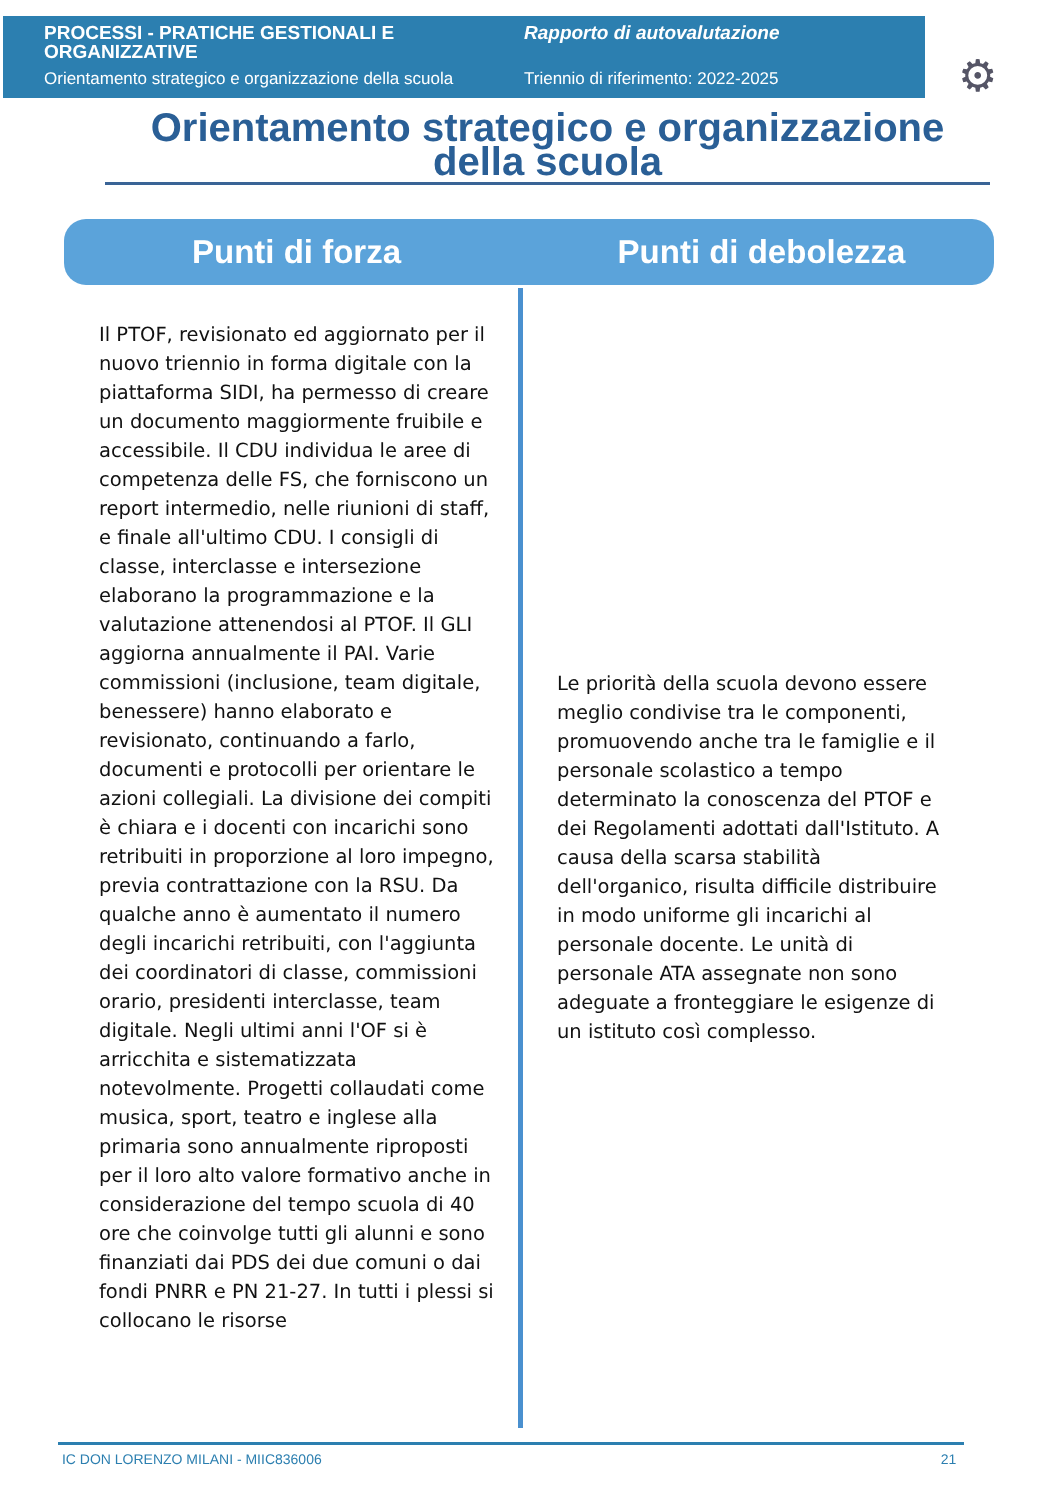PROCESSI - PRATICHE GESTIONALI E ORGANIZZATIVE
Orientamento strategico e organizzazione della scuola
Rapporto di autovalutazione
Triennio di riferimento: 2022-2025
⚙
Orientamento strategico e organizzazione della scuola
Punti di forza Punti di debolezza
Il PTOF, revisionato ed aggiornato per il nuovo triennio in forma digitale con la piattaforma SIDI, ha permesso di creare un documento maggiormente fruibile e accessibile. Il CDU individua le aree di competenza delle FS, che forniscono un report intermedio, nelle riunioni di staff, e finale all'ultimo CDU. I consigli di classe, interclasse e intersezione elaborano la programmazione e la valutazione attenendosi al PTOF. Il GLI aggiorna annualmente il PAI. Varie commissioni (inclusione, team digitale, benessere) hanno elaborato e revisionato, continuando a farlo, documenti e protocolli per orientare le azioni collegiali. La divisione dei compiti è chiara e i docenti con incarichi sono retribuiti in proporzione al loro impegno, previa contrattazione con la RSU. Da qualche anno è aumentato il numero degli incarichi retribuiti, con l'aggiunta dei coordinatori di classe, commissioni orario, presidenti interclasse, team digitale. Negli ultimi anni l'OF si è arricchita e sistematizzata notevolmente. Progetti collaudati come musica, sport, teatro e inglese alla primaria sono annualmente riproposti per il loro alto valore formativo anche in considerazione del tempo scuola di 40 ore che coinvolge tutti gli alunni e sono finanziati dai PDS dei due comuni o dai fondi PNRR e PN 21-27. In tutti i plessi si collocano le risorse
Le priorità della scuola devono essere meglio condivise tra le componenti, promuovendo anche tra le famiglie e il personale scolastico a tempo determinato la conoscenza del PTOF e dei Regolamenti adottati dall'Istituto. A causa della scarsa stabilità dell'organico, risulta difficile distribuire in modo uniforme gli incarichi al personale docente. Le unità di personale ATA assegnate non sono adeguate a fronteggiare le esigenze di un istituto così complesso.
IC DON LORENZO MILANI - MIIC836006 21